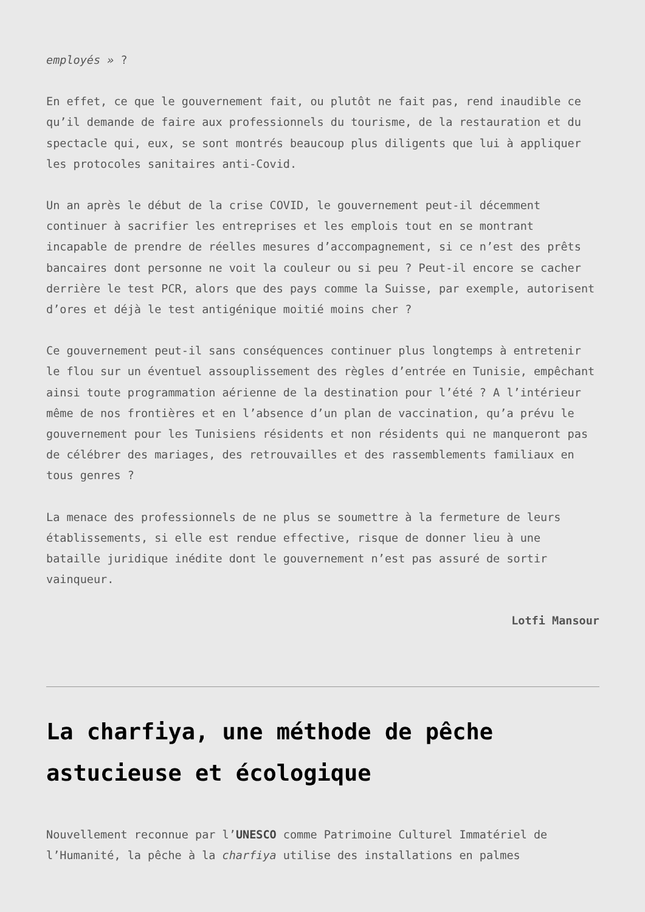employés » ?
En effet, ce que le gouvernement fait, ou plutôt ne fait pas, rend inaudible ce qu’il demande de faire aux professionnels du tourisme, de la restauration et du spectacle qui, eux, se sont montrés beaucoup plus diligents que lui à appliquer les protocoles sanitaires anti-Covid.
Un an après le début de la crise COVID, le gouvernement peut-il décemment continuer à sacrifier les entreprises et les emplois tout en se montrant incapable de prendre de réelles mesures d’accompagnement, si ce n’est des prêts bancaires dont personne ne voit la couleur ou si peu ? Peut-il encore se cacher derrière le test PCR, alors que des pays comme la Suisse, par exemple, autorisent d’ores et déjà le test antigénique moitié moins cher ?
Ce gouvernement peut-il sans conséquences continuer plus longtemps à entretenir le flou sur un éventuel assouplissement des règles d’entrée en Tunisie, empêchant ainsi toute programmation aérienne de la destination pour l’été ? A l’intérieur même de nos frontières et en l’absence d’un plan de vaccination, qu’a prévu le gouvernement pour les Tunisiens résidents et non résidents qui ne manqueront pas de célébrer des mariages, des retrouvailles et des rassemblements familiaux en tous genres ?
La menace des professionnels de ne plus se soumettre à la fermeture de leurs établissements, si elle est rendue effective, risque de donner lieu à une bataille juridique inédite dont le gouvernement n’est pas assuré de sortir vainqueur.
Lotfi Mansour
La charfiya, une méthode de pêche astucieuse et écologique
Nouvellement reconnue par l’UNESCO comme Patrimoine Culturel Immatériel de l’Humanité, la pêche à la charfiya utilise des installations en palmes